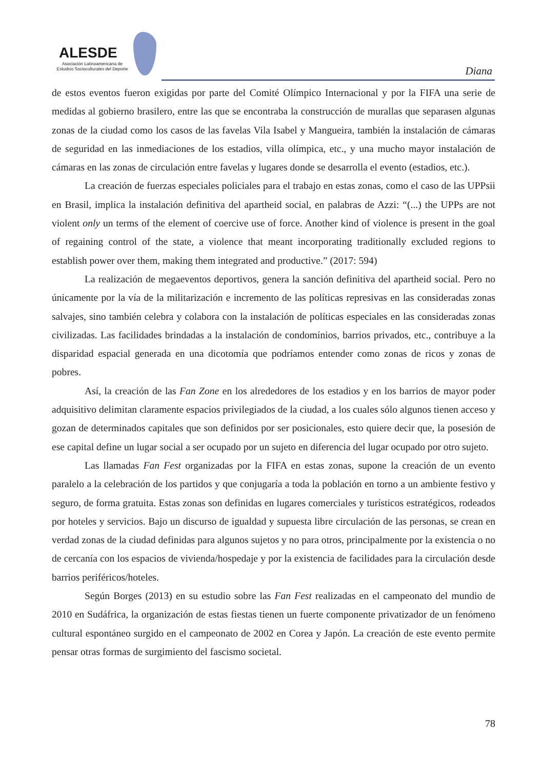ALESDE
Asociación Latinoamericana de
Estudios Socioculturales del Deporte
Diana
de estos eventos fueron exigidas por parte del Comité Olímpico Internacional y por la FIFA una serie de medidas al gobierno brasilero, entre las que se encontraba la construcción de murallas que separasen algunas zonas de la ciudad como los casos de las favelas Vila Isabel y Mangueira, también la instalación de cámaras de seguridad en las inmediaciones de los estadios, villa olímpica, etc., y una mucho mayor instalación de cámaras en las zonas de circulación entre favelas y lugares donde se desarrolla el evento (estadios, etc.).
La creación de fuerzas especiales policiales para el trabajo en estas zonas, como el caso de las UPPsii en Brasil, implica la instalación definitiva del apartheid social, en palabras de Azzi: “(...) the UPPs are not violent only un terms of the element of coercive use of force. Another kind of violence is present in the goal of regaining control of the state, a violence that meant incorporating traditionally excluded regions to establish power over them, making them integrated and productive.” (2017: 594)
La realización de megaeventos deportivos, genera la sanción definitiva del apartheid social. Pero no únicamente por la vía de la militarización e incremento de las políticas represivas en las consideradas zonas salvajes, sino también celebra y colabora con la instalación de políticas especiales en las consideradas zonas civilizadas. Las facilidades brindadas a la instalación de condomínios, barrios privados, etc., contribuye a la disparidad espacial generada en una dicotomía que podríamos entender como zonas de ricos y zonas de pobres.
Así, la creación de las Fan Zone en los alrededores de los estadios y en los barrios de mayor poder adquisitivo delimitan claramente espacios privilegiados de la ciudad, a los cuales sólo algunos tienen acceso y gozan de determinados capitales que son definidos por ser posicionales, esto quiere decir que, la posesión de ese capital define un lugar social a ser ocupado por un sujeto en diferencia del lugar ocupado por otro sujeto.
Las llamadas Fan Fest organizadas por la FIFA en estas zonas, supone la creación de un evento paralelo a la celebración de los partidos y que conjugaría a toda la población en torno a un ambiente festivo y seguro, de forma gratuita. Estas zonas son definidas en lugares comerciales y turísticos estratégicos, rodeados por hoteles y servicios. Bajo un discurso de igualdad y supuesta libre circulación de las personas, se crean en verdad zonas de la ciudad definidas para algunos sujetos y no para otros, principalmente por la existencia o no de cercanía con los espacios de vivienda/hospedaje y por la existencia de facilidades para la circulación desde barrios periféricos/hoteles.
Según Borges (2013) en su estudio sobre las Fan Fest realizadas en el campeonato del mundio de 2010 en Sudáfrica, la organización de estas fiestas tienen un fuerte componente privatizador de un fenómeno cultural espontáneo surgido en el campeonato de 2002 en Corea y Japón. La creación de este evento permite pensar otras formas de surgimiento del fascismo societal.
78